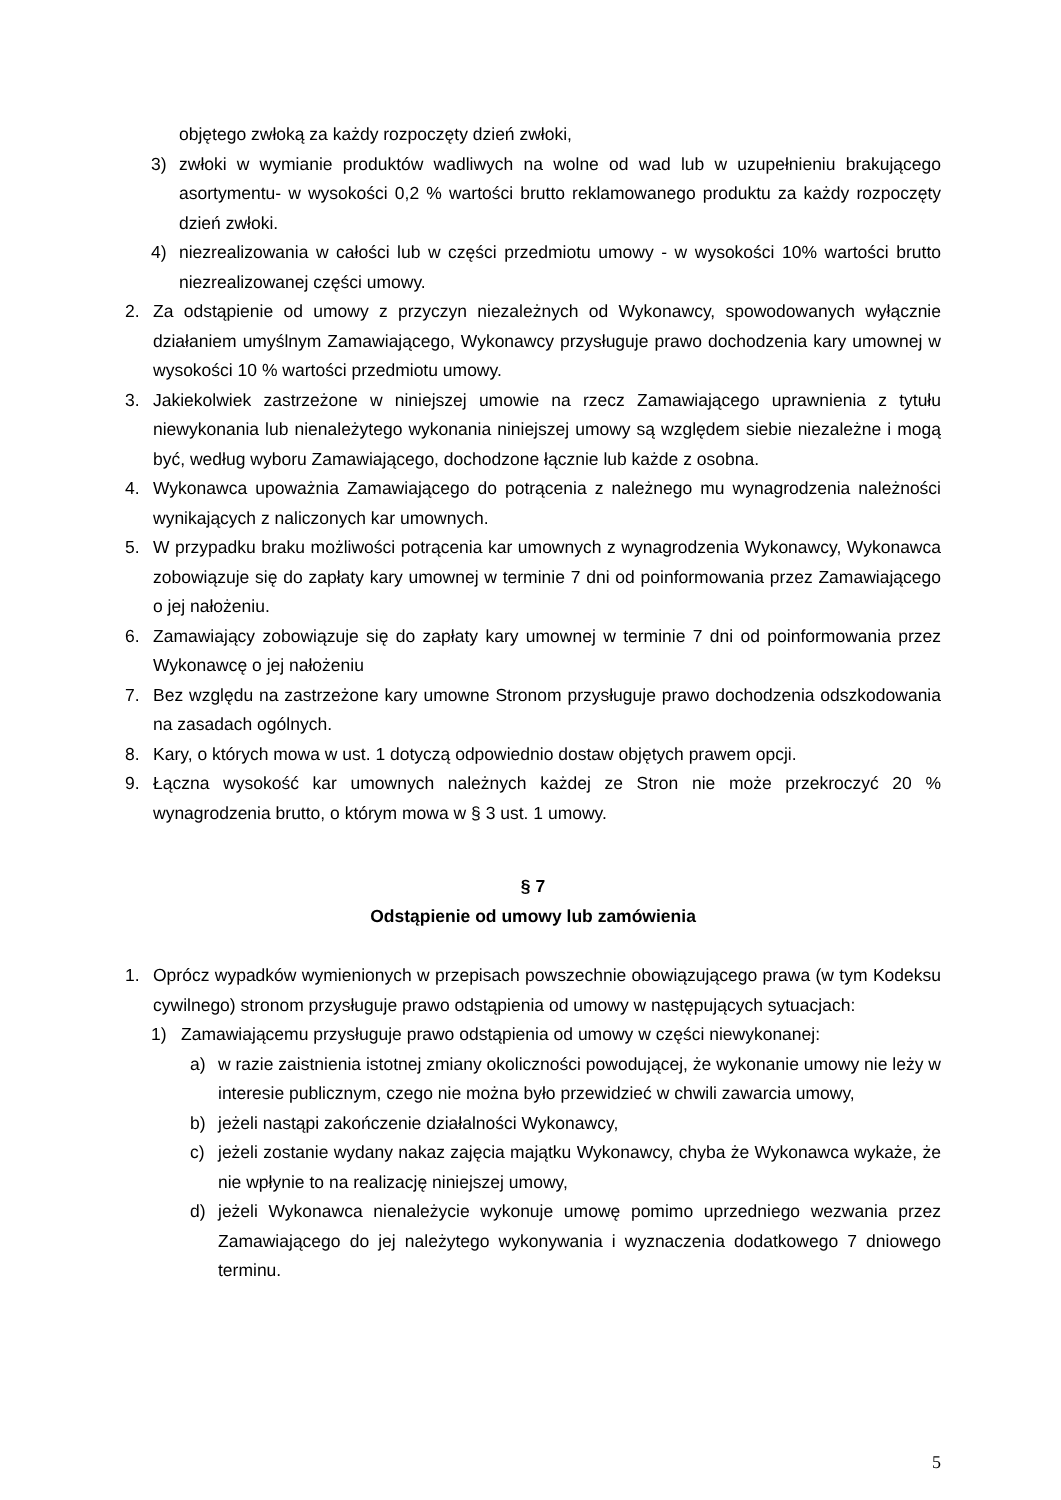objętego zwłoką za każdy rozpoczęty dzień zwłoki,
3) zwłoki w wymianie produktów wadliwych na wolne od wad lub w uzupełnieniu brakującego asortymentu- w wysokości 0,2 % wartości brutto reklamowanego produktu za każdy rozpoczęty dzień zwłoki.
4) niezrealizowania w całości lub w części przedmiotu umowy - w wysokości 10% wartości brutto niezrealizowanej części umowy.
2. Za odstąpienie od umowy z przyczyn niezależnych od Wykonawcy, spowodowanych wyłącznie działaniem umyślnym Zamawiającego, Wykonawcy przysługuje prawo dochodzenia kary umownej w wysokości 10 % wartości przedmiotu umowy.
3. Jakiekolwiek zastrzeżone w niniejszej umowie na rzecz Zamawiającego uprawnienia z tytułu niewykonania lub nienależytego wykonania niniejszej umowy są względem siebie niezależne i mogą być, według wyboru Zamawiającego, dochodzone łącznie lub każde z osobna.
4. Wykonawca upoważnia Zamawiającego do potrącenia z należnego mu wynagrodzenia należności wynikających z naliczonych kar umownych.
5. W przypadku braku możliwości potrącenia kar umownych z wynagrodzenia Wykonawcy, Wykonawca zobowiązuje się do zapłaty kary umownej w terminie 7 dni od poinformowania przez Zamawiającego o jej nałożeniu.
6. Zamawiający zobowiązuje się do zapłaty kary umownej w terminie 7 dni od poinformowania przez Wykonawcę o jej nałożeniu
7. Bez względu na zastrzeżone kary umowne Stronom przysługuje prawo dochodzenia odszkodowania na zasadach ogólnych.
8. Kary, o których mowa w ust. 1 dotyczą odpowiednio dostaw objętych prawem opcji.
9. Łączna wysokość kar umownych należnych każdej ze Stron nie może przekroczyć 20 % wynagrodzenia brutto, o którym mowa w § 3 ust. 1 umowy.
§ 7
Odstąpienie od umowy lub zamówienia
1. Oprócz wypadków wymienionych w przepisach powszechnie obowiązującego prawa (w tym Kodeksu cywilnego) stronom przysługuje prawo odstąpienia od umowy w następujących sytuacjach:
1) Zamawiającemu przysługuje prawo odstąpienia od umowy w części niewykonanej:
a) w razie zaistnienia istotnej zmiany okoliczności powodującej, że wykonanie umowy nie leży w interesie publicznym, czego nie można było przewidzieć w chwili zawarcia umowy,
b) jeżeli nastąpi zakończenie działalności Wykonawcy,
c) jeżeli zostanie wydany nakaz zajęcia majątku Wykonawcy, chyba że Wykonawca wykaże, że nie wpłynie to na realizację niniejszej umowy,
d) jeżeli Wykonawca nienależycie wykonuje umowę pomimo uprzedniego wezwania przez Zamawiającego do jej należytego wykonywania i wyznaczenia dodatkowego 7 dniowego terminu.
5